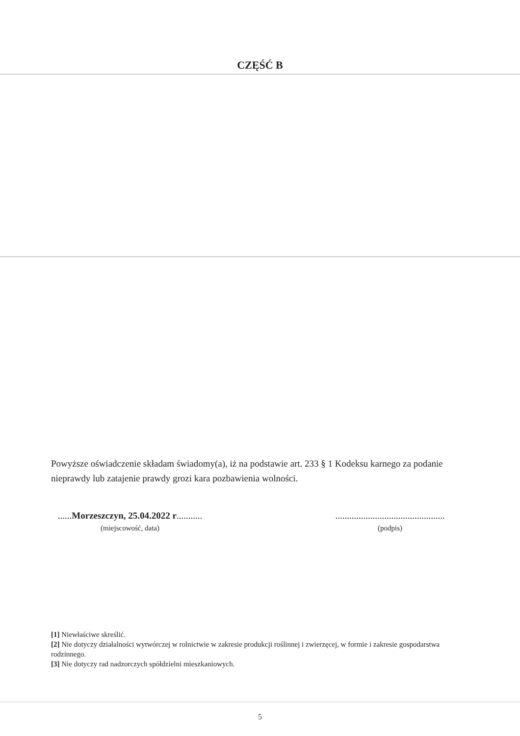CZĘŚĆ B
Powyższe oświadczenie składam świadomy(a), iż na podstawie art. 233 § 1 Kodeksu karnego za podanie nieprawdy lub zatajenie prawdy grozi kara pozbawienia wolności.
......Morzeszczyn, 25.04.2022 r...........
(miejscowość, data)
...............................................
(podpis)
[1] Niewłaściwe skreślić.
[2] Nie dotyczy działalności wytwórczej w rolnictwie w zakresie produkcji roślinnej i zwierzęcej, w formie i zakresie gospodarstwa rodzinnego.
[3] Nie dotyczy rad nadzorczych spółdzielni mieszkaniowych.
5